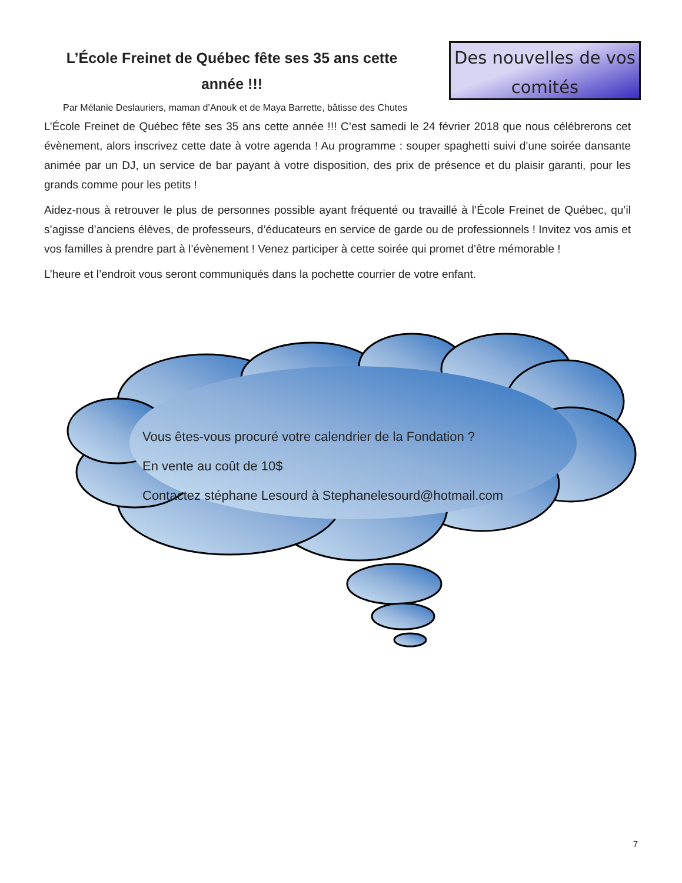L’École Freinet de Québec fête ses 35 ans cette
année !!!
Des nouvelles de vos
comités
Par Mélanie Deslauriers, maman d’Anouk et de Maya Barrette, bâtisse des Chutes
L’École Freinet de Québec fête ses 35 ans cette année !!! C’est samedi le 24 février 2018 que nous célébrerons cet évènement, alors inscrivez cette date à votre agenda ! Au programme : souper spaghetti suivi d’une soirée dansante animée par un DJ, un service de bar payant à votre disposition, des prix de présence et du plaisir garanti, pour les grands comme pour les petits !
Aidez-nous à retrouver le plus de personnes possible ayant fréquenté ou travaillé à l’École Freinet de Québec, qu’il s’agisse d’anciens élèves, de professeurs, d’éducateurs en service de garde ou de professionnels ! Invitez vos amis et vos familles à prendre part à l’évènement ! Venez participer à cette soirée qui promet d’être mémorable !
L’heure et l’endroit vous seront communiqués dans la pochette courrier de votre enfant.
Vous êtes-vous procuré votre calendrier de la Fondation ?
En vente au coût de 10$
Contactez stéphane Lesourd à Stephanelesourd@hotmail.com
7